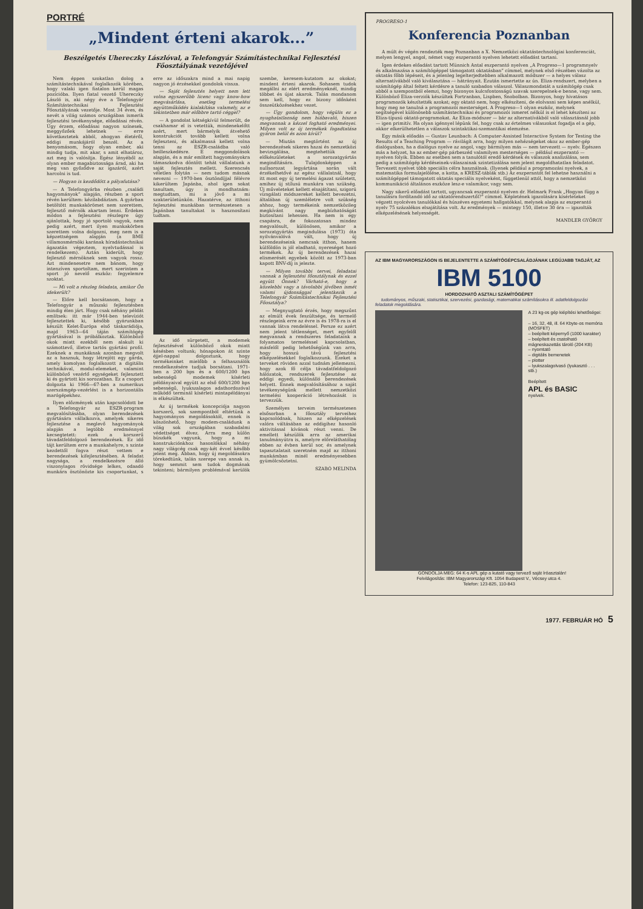PORTRÉ
„Mindent érteni akarok...”
Beszélgetés Uhereczky Lászlóval, a Telefongyár Számítástechnikai Fejlesztési Főosztályának vezetőjével
Nem éppen szokatlan dolog a számítástechnikával foglalkozók körében, hogy valaki igen fiatalon kerül magas pozícióba. Ilyen fiatal vezető Uhereczky László is, aki négy éve a Telefongyár Számítástechnikai Fejlesztési Főosztályának vezetője. Most 34 éves, és nevét a világ számos országában ismerik fejlesztési tevékenysége, előadásai révén. Úgy érzem, előadásai nagyon színesek, meggyőzőek lehetnek — erre következtetek abból, ahogyan életéről, eddigi munkájáról beszél. Az a benyomásom, hogy olyan ember, aki mindig tudja, mit akar, s amit elhatároz, azt meg is valósítja. Egész lényéből az olyan ember magabiztossága árad, aki ha meg van győződve az igazáról, azért harcolni is tud.
— Hogyan is kezdődött a pályafutása?
— A Telefongyárba részben „családi hagyományok” alapján, részben a sport révén kerültem: kézilabdáztam. A gyárban betöltött munkakörömet nem szerettem, fejlesztő mérnök akartam lenni. Érdekes módon a fejlesztési részlegre úgy ajánlottak, hogy jó sportoló vagyok, nem pedig azért, mert ilyen munkakörben szerettem volna dolgozni, meg nem is a képzettségem alapján (a BME villamosmérnöki karának híradástechnikai ágazatán végeztem, nyelvtudással is rendelkezem). Aztán kiderült, hogy fejlesztő mérnöknek sem vagyok rossz. Azt mindenesetre nem bánom, hogy intenzíven sportoltam, mert szerintem a sport jó nevelő eszköz: fegyelemre szoktat.
— Mi volt a részleg feladata, amikor Ön idekerült?
— Előre kell bocsátanom, hogy a Telefongyár a műszaki fejlesztésben mindig élen járt. Hogy csak néhány példát említsek: itt már 1944-ben televíziót fejlesztettek ki, később gyárunkban készült Kelet-Európa első táskarádiója, majd 1963—64 táján számítógép gyártásával is próbálkoztak. Különböző okok miatt ezekből nem alakult ki számottevő, illetve tartós gyártási profil. Ezeknek a munkáknak azonban megvolt az a hasznuk, hogy létrejött egy gárda, amely komolyan foglalkozott a digitális technikával, modul-elemeket, valamint különböző vezérlő egységeket fejlesztett ki és gyártott kis sorozatban. Ez a csoport dolgozta ki 1966—67-ben a numerikus szerszámgép-vezérlést is a horizontális marógépekhez.
Ilyen előzmények után kapcsolódott be a Telefongyár az ESZR-program megvalósításába, olyan berendezések gyártására vállalkozva, amelyek sikeres fejlesztése a meglevő hagyományok alapján a legtöbb eredménnyel kecsegtetett: ezek a korszerű távadatfeldolgozó berendezések. Ez idő tájt kerültem erre a munkahelyre, s szinte kezdettől fogva részt vettem e berendezések kifejlesztésében. A feladat nagysága, a rendelkezésre álló viszonylagos rövidsége lelkes, odaadó munkára ösztönözte kis csoportunkat, s erre az időszakra mind a mai napig nagyon jó érzésekkel gondolok vissza.
— Saját fejlesztés helyett nem lett volna egyszerűbb licenc vagy know-how megvásárlása, esetleg termelési együttműködés kialakítása valamely, az e tekintetben már előbbre tartó céggel?
— A gondolat kétségkívül felmerült, de csakhamar el is vetettük, mindenekelőtt azért, mert bármelyik átvehető konstrukciót tovább kellett volna fejleszteni, és alkalmassá kellett volna tenni az ESZR-családba való beilleszkedésre. E meggondolások alapján, és a már említett hagyományokra támaszkodva döntött tehát vállalatunk a saját fejlesztés mellett. Szerencsés véletlen folytán — nem tudom másnak nevezni — 1970-ben ösztöndíjjal félévre kikerültem Japánba, ahol igen sokat tanultam, úgy is mondhatnám: megtudtam, mi a jövő a mi szakterületünkön. Hazatérve, az itthoni fejlesztési munkában természetesen a Japánban tanultakat is hasznosítani tudtam.
Az idő sürgetett, a modemek fejlesztésével különböző okok miatt késésben voltunk; hónapokon át szinte éjjel-nappal dolgoztunk, hogy termékeinket mielőbb a felhasználók rendelkezésére tudjuk bocsátani. 1971-ben a 200 bps és a 600/1200 bps sebességű modemek kísérleti példányaival együtt az első 600/1200 bps sebességű, lyukszalagos adathordozóval működő terminál kísérleti mintapéldányai is elkészültek.
Az új termékek koncepciója nagyon korszerű, sok szempontból eltértünk a hagyományos megoldásoktól, ennek is köszönhető, hogy modem-családunk a világ sok országában szabadalmi védettséget élvez. Arra meg külön büszkék vagyunk, hogy a mi konstrukciónkhoz hasonlókkal néhány nagy világcég csak egy-két évvel később jelent meg. Abban, hogy új megoldásokra törekedtünk, talán szerepe van annak is, hogy semmit sem tudok dogmának tekinteni; bármilyen problémával kerülök szembe, keresem-kutatom az okokat; mindent érteni akarok. Sohasem tudok megállni az elért eredményeknél, mindig többet és újat akarok. Talán mondanom sem kell, hogy ez bizony időnként összeütközésekhez vezet.
— Úgy gondolom, hogy végülis ez a nyughatatlanság nem hiábavaló, hiszen megvannak a kézzel fogható eredményei. Milyen volt az új termékek fogadtatása gyáron belül és azon kívül?
— Miután megtörtént az új berendezések sikeres hazai és nemzetközi bevizsgálása, megtehettük az előkészületeket a sorozatgyártás megindítására. Tulajdonképpen a nullsorozat legyártása során vált érzékelhetővé az egész vállalatnál, hogy itt most egy új termelési ágazat született, amihez új stílusú munkára van szükség. Új műveleteket kellett elsajátítani, szigorú vizsgálati módszereket kellett bevezetni, általában új szemléletre volt szükség ahhoz, hogy termékeink nemzetközileg megkívánt nagy megbízhatóságát biztosítani lehessen. Ha nem is egy csapásra, de fokozatosan mindez megvalósult, különösen, amikor a sorozatgyártás megindulása (1973) óta nyilvánvalóvá vált, hogy új berendezéseink nemcsak itthon, hanem külföldön is jól eladható, nyereséget hozó termékek. Az új berendezések hazai elismerését egyebek között az 1973-ban kapott BNV-díj is jelezte.
— Milyen további tervei, feladatai vannak a fejlesztési főosztálynak és ezzel együtt Önnek? Várható-e, hogy a közelebbi vagy a távolabbi jövőben ismét valami újdonsággal jelentkezik a Telefongyár Számítástechnikai Fejlesztési Főosztálya?
— Megnyugtató érzés, hogy megszűnt az elmúlt évek feszültsége, és termelő részlegeink erre az évre is és 1978-ra is el vannak látva rendeléssel. Persze ez azért nem jelent tétlenséget, mert egyfelől megvannak a rendszeres feladataink a folyamatos termeléssel kapcsolatban, másfelől pedig lehetőségünk van arra, hogy hosszú távú fejlesztési elképzelésekkel foglalkozzunk. Ezeket a terveket röviden azzal tudnám jellemezni, hogy azok fő célja távadatfeldolgozó hálózatok, rendszerek fejlesztése az eddigi egyedi, különálló berendezések helyett. Ennek megvalósításához a saját tevékenységünk mellett nemzetközi termelési kooperáció létrehozását is tervezzük.
Személyes terveim természetesen elsősorban a főosztály terveihez kapcsolódnak, hiszen az elképzelések valóra váltásában az eddigihez hasonló aktivitással kívánok részt venni. De emellett készülök arra az amerikai tanulmányútra is, amelyre előreláthatólag ebben az évben kerül sor, és amelynek tapasztalatait szeretném majd az itthoni munkámban minél eredményesebben gyümölcsöztetni.
SZABÓ MELINDA
PROGRESO-1
Konferencia Poznanban
A múlt év végén rendezték meg Poznanban a X. Nemzetközi oktatástechnológiai konferenciát, melyen lengyel, angol, német vagy eszperantó nyelven lehetett előadást tartani.
Igen érdekes előadást tartott Münnich Antal eszperantó nyelven „A Progreso—1 programnyelv és alkalmazása a számítógéppel támogatott oktatásban” címmel, melynek első részében vázolta az oktatás főbb lépéseit, és a jelenleg legelterjedtebben alkalmazott módszer — a helyes válasz alternatívákból való kiválasztása — hátrányait. Ezután ismertette az ún. Eliza-rendszert, melyben a számítógép által feltett kérdésre a tanuló szabadon válaszol. Válaszmondatát a számítógép csak abból a szempontból elemzi, hogy bizonyos kulcsfontosságú szavak szerepelnek-e benne, vagy sem. Különböző Eliza-verziók készültek Fortranban, Lispben, Snobolban. Bizonyos, hogy hivatásos programozók készítették azokat; egy oktató nem, hogy elkészíteni, de elolvasni sem képes anélkül, hogy meg ne tanulná a programozói mesterséget. A Progreso—1 olyan eszköz, melynek segítségével különösebb számítástechnikai és programozói ismeret nélkül is el lehet készíteni az Eliza-típusú oktató-programokat. Az Eliza-módszer — bár az alternatívákból való választásnál jobb — igen primitív. Ha olyan igénnyel lépünk fel, hogy csak az értelmes válaszokat fogadja el a gép, akkor elkerülhetetlen a válaszok szintaktikai-szemantikai elemzése.
Egy másik előadás — Gustav Leunbach: A Computer-Assisted Interactive System for Testing the Results of a Teaching Program — rávilágít arra, hogy milyen nehézségeket okoz az ember-gép dialógusban, ha a dialógus nyelve az angol, vagy bármilyen más — nem tervezett — nyelv. Egészen más a helyzet, ha az ember-gép párbeszéd valamilyen mesterséges — például eszperantó — nyelven folyik. Ebben az esetben sem a tanulótól eredő kérdések és válaszok analizálása, sem pedig a számítógép kérdéseinek-válaszainak szintetizálása nem jelent megoldhatatlan feladatot. Tervezett nyelvet több speciális célra használnak. (Ilyenek például a programozási nyelvek, a matematika formulajelölése, a kotta, a KRESZ-táblák stb.) Az eszperantót fel lehetne használni a számítógéppel támogatott oktatás speciális nyelveként, függetlenül attól, hogy a nemzetközi kommunikáció általános eszköze lesz-e valamikor, vagy sem.
Nagy sikerű előadást tartott, ugyancsak eszperantó nyelven dr. Helmark Frank „Hogyan függ a tanulásra fordítandó idő az oktatórendszertől?” címmel. Képletének igazolására kísérleteket végzett nyolcéves tanulókkal és húszéves egyetemi hallgatókkal, melynek alapja az eszperantó nyelv 75 százalékos elsajátítása volt. Az eredmények — mintegy 150, illetve 30 óra — igazolták elképzelésének helyességét.
MANDLER GYÖRGY
AZ IBM MAGYARORSZÁGON IS BEJELENTETTE A SZÁMÍTÓGÉPCSALÁDJÁNAK LEGÚJABB TAGJÁT, AZ
IBM 5100
HORDOZHATÓ ASZTALI SZÁMÍTÓGÉPET
tudományos, műszaki, statisztikai, szervezési, gazdasági, matematikai számításokra ill. adatfeldolgozási feladatok megoldására.
A 23 kg-os gép kiépítési lehetőségei:
– 16, 32, 48, ill. 64 Kbyte-os memória (MOSFET)
– beépített képernyő (1000 karakter)
– beépített és csatolható mágneskazettás tároló (204 KB)
– nyomtató
– digitális bemenetek
– plotter
– lyukszalagolvasó (lyukasztó . . . stb.)
Beépített
APL és BASIC
nyelvek.
GONDOLJA MEG: 64 K-s APL gép a kutató vagy tervező saját íróasztalán!
Felvilágosítás: IBM Magyarországi Kft. 1054 Budapest V., Vécsey utca 4.
Telefon: 123-825, 110-843
1977. FEBRUÁR HÓ 5